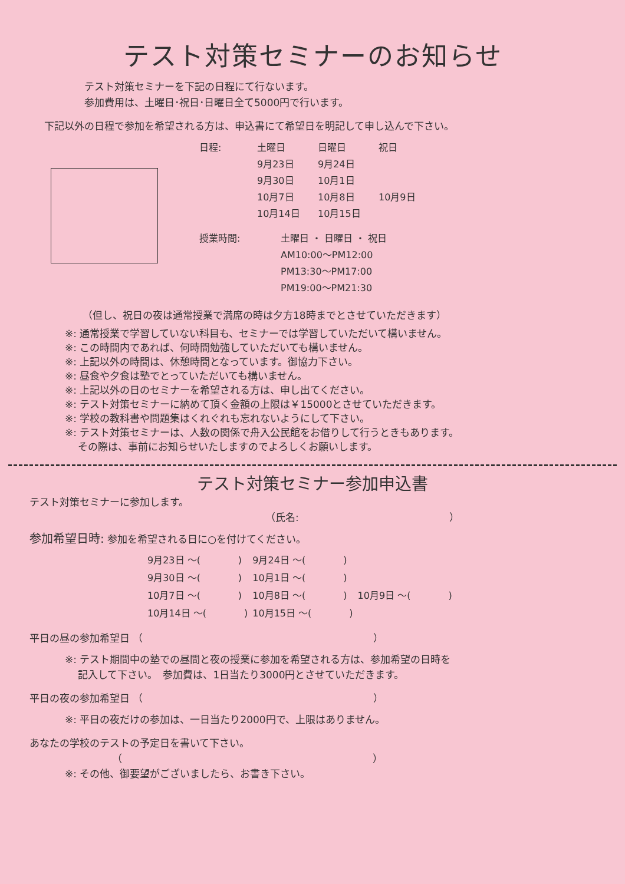テスト対策セミナーのお知らせ
テスト対策セミナーを下記の日程にて行ないます。
参加費用は、土曜日･祝日･日曜日全て5000円で行います。
下記以外の日程で参加を希望される方は、申込書にて希望日を明記して申し込んで下さい。
| 日程: | 土曜日 | 日曜日 | 祝日 |
| | 9月23日 | 9月24日 | |
| | 9月30日 | 10月1日 | |
| | 10月7日 | 10月8日 | 10月9日 |
| | 10月14日 | 10月15日 | |
| 授業時間: | 土曜日 ・ 日曜日 ・ 祝日 |
| | AM10:00～PM12:00 |
| | PM13:30～PM17:00 |
| | PM19:00～PM21:30 |
（但し、祝日の夜は通常授業で満席の時は夕方18時までとさせていただきます）
※: 通常授業で学習していない科目も、セミナーでは学習していただいて構いません。
※: この時間内であれば、何時間勉強していただいても構いません。
※: 上記以外の時間は、休憩時間となっています。御協力下さい。
※: 昼食や夕食は塾でとっていただいても構いません。
※: 上記以外の日のセミナーを希望される方は、申し出てください。
※: テスト対策セミナーに納めて頂く金額の上限は￥15000とさせていただきます。
※: 学校の教科書や問題集はくれぐれも忘れないようにして下さい。
※: テスト対策セミナーは、人数の関係で舟入公民館をお借りして行うときもあります。
　 その際は、事前にお知らせいたしますのでよろしくお願いします。
テスト対策セミナー参加申込書
テスト対策セミナーに参加します。
（氏名:　　　　　　　　　　　　　　　）
参加希望日時: 参加を希望される日に○を付けてください。
| 9月23日 ～( ) | 9月24日 ～( ) | |
| 9月30日 ～( ) | 10月1日 ～( ) | |
| 10月7日 ～( ) | 10月8日 ～( ) | 10月9日 ～( ) |
| 10月14日 ～( ) | 10月15日 ～( ) | |
平日の昼の参加希望日 （　　　　　　　　　　　　　　　　　　　　　　　）
※: テスト期間中の塾での昼間と夜の授業に参加を希望される方は、参加希望の日時を
　 記入して下さい。　参加費は、1日当たり3000円とさせていただきます。
平日の夜の参加希望日 （　　　　　　　　　　　　　　　　　　　　　　　）
※: 平日の夜だけの参加は、一日当たり2000円で、上限はありません。
あなたの学校のテストの予定日を書いて下さい。
（　　　　　　　　　　　　　　　　　　　　　　　　　）
※: その他、御要望がございましたら、お書き下さい。